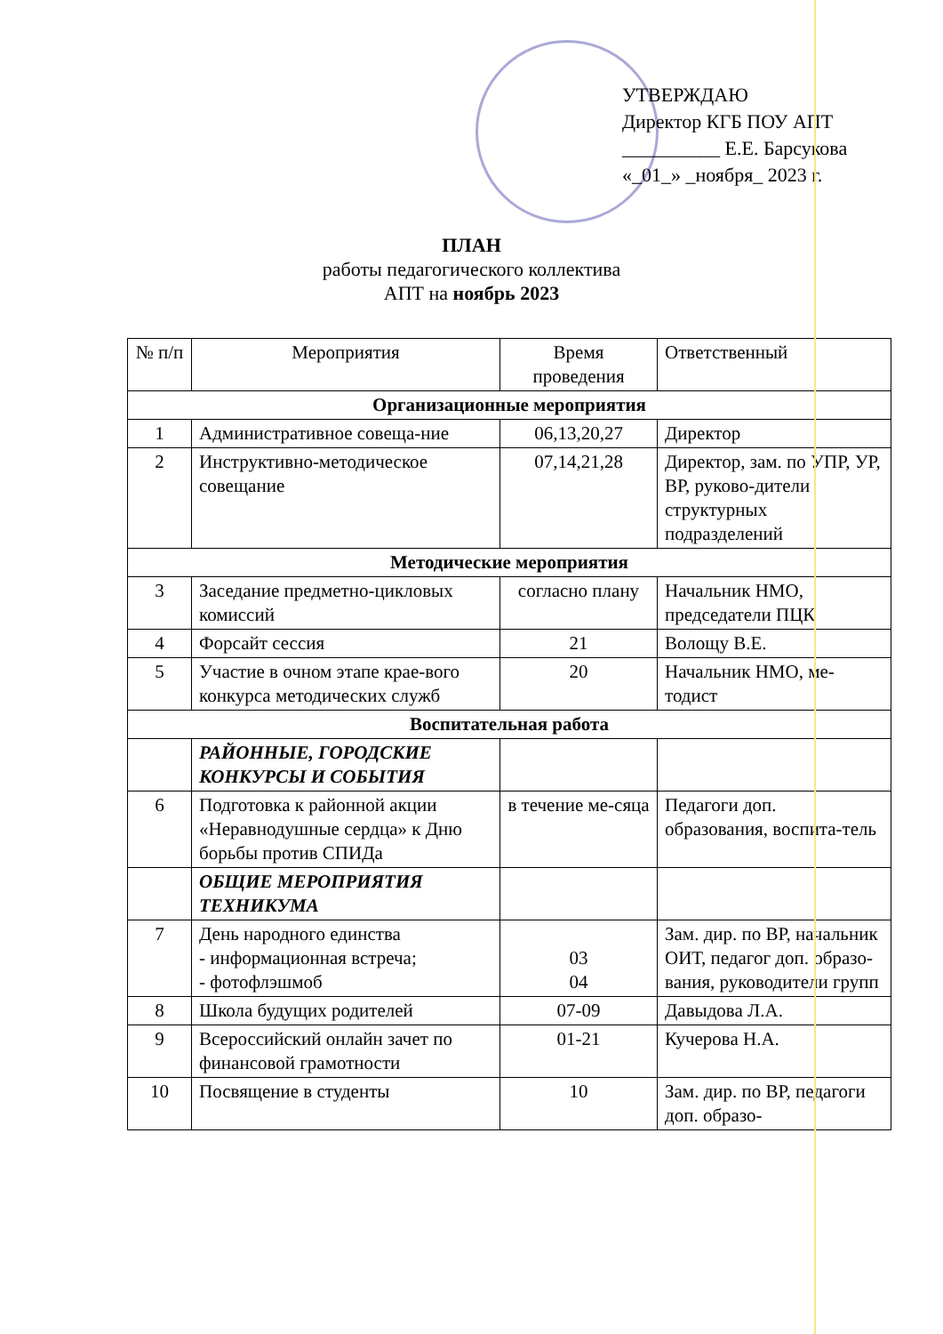УТВЕРЖДАЮ
Директор КГБ ПОУ АПТ
__________ Е.Е. Барсукова
«_01_» _ноября_ 2023 г.
ПЛАН
работы педагогического коллектива
АПТ на ноябрь 2023
| № п/п | Мероприятия | Время проведения | Ответственный |
| --- | --- | --- | --- |
| Организационные мероприятия | | | |
| 1 | Административное совеща-ние | 06,13,20,27 | Директор |
| 2 | Инструктивно-методическое совещание | 07,14,21,28 | Директор, зам. по УПР, УР, ВР, руково-дители структурных подразделений |
| Методические мероприятия | | | |
| 3 | Заседание предметно-цикловых комиссий | согласно плану | Начальник НМО, председатели ПЦК |
| 4 | Форсайт сессия | 21 | Волощу В.Е. |
| 5 | Участие в очном этапе крае-вого конкурса методических служб | 20 | Начальник НМО, ме-тодист |
| Воспитательная работа | | | |
| | РАЙОННЫЕ, ГОРОДСКИЕ КОНКУРСЫ И СОБЫТИЯ | | |
| 6 | Подготовка к районной акции «Неравнодушные сердца» к Дню борьбы против СПИДа | в течение ме-сяца | Педагоги доп. образования, воспита-тель |
| | ОБЩИЕ МЕРОПРИЯТИЯ ТЕХНИКУМА | | |
| 7 | День народного единства - информационная встреча; - фотофлэшмоб | 03 04 | Зам. дир. по ВР, начальник ОИТ, педагог доп. образо-вания, руководители групп |
| 8 | Школа будущих родителей | 07-09 | Давыдова Л.А. |
| 9 | Всероссийский онлайн зачет по финансовой грамотности | 01-21 | Кучерова Н.А. |
| 10 | Посвящение в студенты | 10 | Зам. дир. по ВР, педагоги доп. образо- |